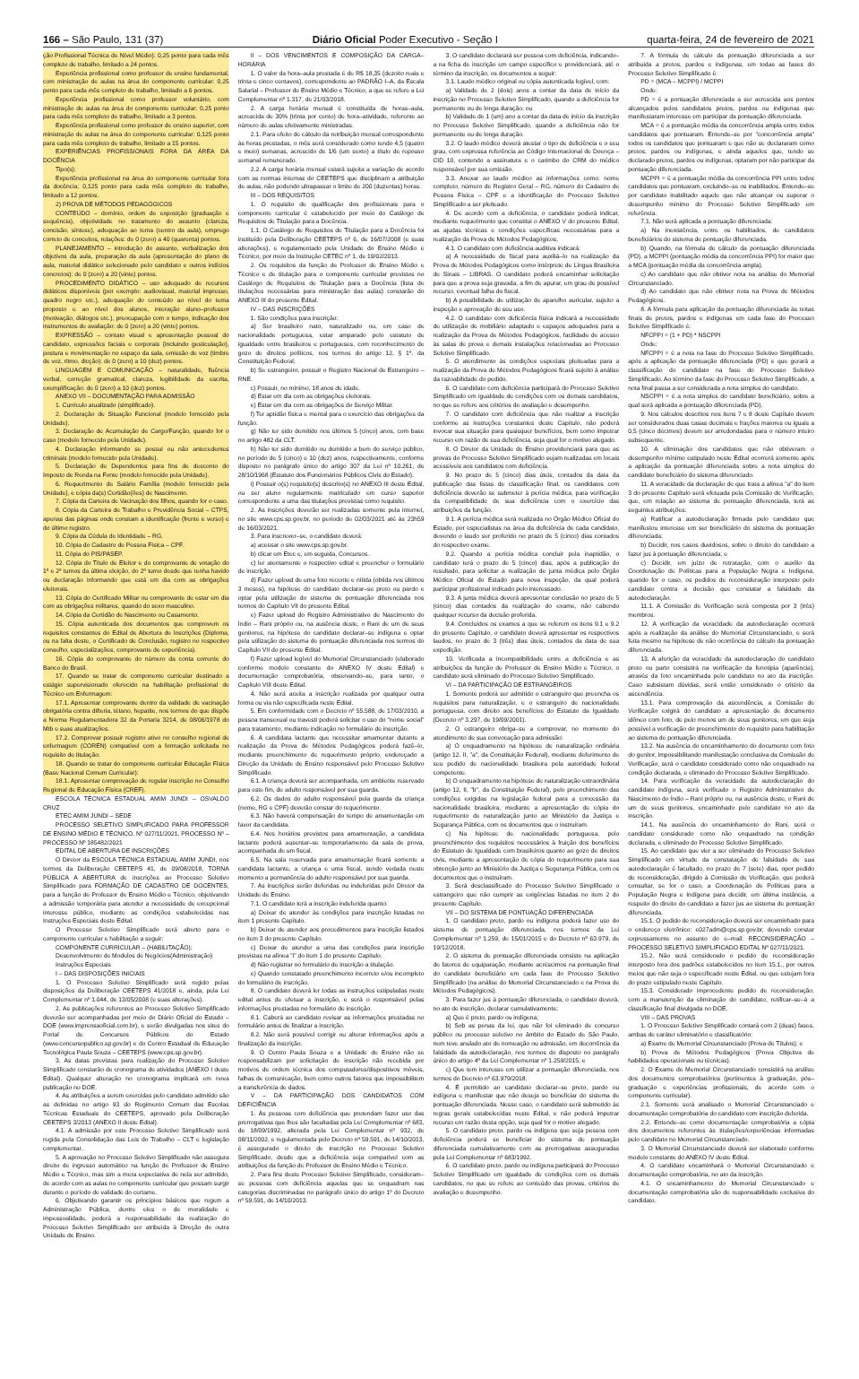166 – São Paulo, 131 (37) Diário Oficial Poder Executivo - Seção I quarta-feira, 24 de fevereiro de 2021
ção Profissional Técnica de Nível Médio): 0,25 ponto para cada mês completo de trabalho, limitado a 24 pontos.
Experiência profissional como professor de ensino fundamental, com ministração de aulas na área do componente curricular: 0,25 ponto para cada mês completo de trabalho, limitado a 6 pontos.
Experiência profissional como professor voluntário, com ministração de aulas na área do componente curricular: 0,25 ponto para cada mês completo de trabalho, limitado a 3 pontos.
Experiência profissional como professor de ensino superior, com ministração de aulas na área do componente curricular: 0,125 ponto para cada mês completo de trabalho, limitado a 15 pontos.
EXPERIÊNCIAS PROFISSIONAIS FORA DA ÁREA DA DOCÊNCIA
Tipo(s):
Experiência profissional na área do componente curricular fora da docência: 0,125 ponto para cada mês completo de trabalho, limitado a 12 pontos.
2) PROVA DE MÉTODOS PEDAGÓGICOS
CONTEÚDO – domínio, ordem de exposição (graduação e sequência), objetividade no tratamento do assunto (clareza, concisão, síntese), adequação ao tema (centro da aula), emprego correto de conceitos, relações: de 0 (zero) a 40 (quarenta) pontos.
PLANEJAMENTO – introdução do assunto, verbalização dos objetivos da aula, preparação da aula (apresentação do plano de aula, material didático selecionado pelo candidato e outros indícios concretos): de 0 (zero) a 20 (vinte) pontos.
PROCEDIMENTO DIDÁTICO – uso adequado de recursos didáticos disponíveis (por exemplo: audiovisual, material impresso, quadro negro etc.), adequação do conteúdo ao nível do tema proposto e ao nível dos alunos, interação aluno–professor (motivação, diálogos etc.), preocupação com o tempo, indicação dos instrumentos de avaliação: de 0 (zero) a 20 (vinte) pontos.
EXPRESSÃO – contato visual e apresentação pessoal do candidato, expressões faciais e corporais (incluindo gesticulação), postura e movimentação no espaço da sala, emissão de voz (timbre de voz, ritmo, dicção): de 0 (zero) a 10 (dez) pontos.
LINGUAGEM E COMUNICAÇÃO – naturalidade, fluência verbal, correção gramatical, clareza, legibilidade da escrita, exemplificação: de 0 (zero) a 10 (dez) pontos.
ANEXO VII – DOCUMENTAÇÃO PARA ADMISSÃO
1. Currículo atualizado (simplificado).
2. Declaração de Situação Funcional (modelo fornecido pela Unidade).
3. Declaração de Acumulação de Cargo/Função, quando for o caso (modelo fornecido pela Unidade).
4. Declaração informando se possui ou não antecedentes criminais (modelo fornecido pela Unidade).
5. Declaração de Dependentes para fins de desconto do Imposto de Renda na Fonte (modelo fornecido pela Unidade).
6. Requerimento de Salário Família (modelo fornecido pela Unidade), e cópia da(s) Certidão(ões) de Nascimento.
7. Cópia da Carteira de Vacinação dos filhos, quando for o caso.
8. Cópia da Carteira de Trabalho e Previdência Social – CTPS, apenas das páginas onde constam a identificação (frente e verso) e do último registro.
9. Cópia da Cédula de Identidade – RG.
10. Cópia do Cadastro de Pessoa Física – CPF.
11. Cópia do PIS/PASEP.
12. Cópia do Título de Eleitor e do comprovante de votação do 1º e 2º turnos da última eleição, do 2º turno desde que tenha havido ou declaração informando que está em dia com as obrigações eleitorais.
13. Cópia do Certificado Militar ou comprovante de estar em dia com as obrigações militares, quando do sexo masculino.
14. Cópia da Certidão de Nascimento ou Casamento.
15. Cópia autenticada dos documentos que comprovem os requisitos constantes do Edital de Abertura de Inscrições (Diploma, ou na falta deste, o Certificado de Conclusão, registro no respectivo conselho, especializações, comprovante de experiência).
16. Cópia do comprovante do número da conta corrente do Banco do Brasil.
17. Quando se tratar de componente curricular destinado a estágio supervisionado oferecido na habilitação profissional de Técnico em Enfermagem:
17.1. Apresentar comprovante dentro da validade de vacinação obrigatória contra difteria, tétano, hepatite, nos termos do que dispõe a Norma Regulamentadora 32 da Portaria 3214, de 08/06/1978 do Mtb e suas atualizações.
17.2. Comprovar possuir registro ativo no conselho regional de enfermagem (COREN) compatível com a formação solicitada no requisito de titulação.
18. Quando se tratar do componente curricular Educação Física (Base Nacional Comum Curricular):
18.1. Apresentar comprovação de regular inscrição no Conselho Regional de Educação Física (CREF).
ESCOLA TÉCNICA ESTADUAL AMIM JUNDI – OSVALDO CRUZ
ETEC AMIM JUNDI – SEDE
PROCESSO SELETIVO SIMPLIFICADO PARA PROFESSOR DE ENSINO MÉDIO E TÉCNICO, Nº 027/11/2021, PROCESSO Nº – PROCESSO Nº 185482/2021
EDITAL DE ABERTURA DE INSCRIÇÕES
O Diretor da ESCOLA TÉCNICA ESTADUAL AMIM JUNDI, nos termos da Deliberação CEETEPS 41, de 09/08/2018, TORNA PÚBLICA A ABERTURA de inscrições ao Processo Seletivo Simplificado para FORMAÇÃO DE CADASTRO DE DOCENTES, para a função de Professor de Ensino Médio e Técnico, objetivando a admissão temporária para atender a necessidade de excepcional interesse público, mediante as condições estabelecidas nas Instruções Especiais deste Edital.
O Processo Seletivo Simplificado será aberto para o componente curricular e habilitação a seguir:
COMPONENTE CURRICULAR – (HABILITAÇÃO):
Desenvolvimento de Modelos de Negócios(Administração)
Instruções Especiais
I – DAS DISPOSIÇÕES INICIAIS
1. O Processo Seletivo Simplificado será regido pelas disposições da Deliberação CEETEPS 41/2018 e, ainda, pela Lei Complementar nº 1.044, de 13/05/2008 (e suas alterações).
2. As publicações referentes ao Processo Seletivo Simplificado deverão ser acompanhadas por meio do Diário Oficial do Estado – DOE (www.imprensaoficial.com.br), e serão divulgadas nos sites do Portal de Concursos Públicos do Estado (www.concursopublico.sp.gov.br) e do Centro Estadual de Educação Tecnológica Paula Souza – CEETEPS (www.cps.sp.gov.br).
3. As datas previstas para realização do Processo Seletivo Simplificado constarão de cronograma de atividades (ANEXO I deste Edital). Qualquer alteração no cronograma implicará em nova publicação no DOE.
4. As atribuições a serem exercidas pelo candidato admitido são as definidas no artigo 93 do Regimento Comum das Escolas Técnicas Estaduais do CEETEPS, aprovado pela Deliberação CEETEPS 3/2013 (ANEXO II deste Edital).
4.1. A admissão por este Processo Seletivo Simplificado será regida pela Consolidação das Leis do Trabalho – CLT e legislação complementar.
5. A aprovação no Processo Seletivo Simplificado não assegura direito de ingresso automático na função de Professor de Ensino Médio e Técnico, mas sim a mera expectativa de nela ser admitido, de acordo com as aulas no componente curricular que possam surgir durante o período de validade do certame.
6. Objetivando garantir os princípios básicos que regem a Administração Pública, dentre eles o de moralidade e impessoalidade, poderá a responsabilidade da realização do Processo Seletivo Simplificado ser atribuída à Direção de outra Unidade de Ensino.
II – DOS VENCIMENTOS E COMPOSIÇÃO DA CARGA–HORÁRIA
1. O valor da hora–aula prestada é de R$ 18,35 (dezoito reais e trinta e cinco centavos), correspondente ao PADRÃO I–A, da Escala Salarial – Professor de Ensino Médio e Técnico, a que se refere a Lei Complementar nº 1.317, de 21/03/2018.
2. A carga horária mensal é constituída de horas–aula, acrescida de 30% (trinta por cento) de hora–atividade, referente ao número de aulas efetivamente ministradas.
2.1. Para efeito de cálculo da retribuição mensal correspondente às horas prestadas, o mês será considerado como tendo 4,5 (quatro e meio) semanas, acrescido de 1/6 (um sexto) a título de repouso semanal remunerado.
2.2. A carga horária mensal estará sujeita a variação de acordo com as normas internas do CEETEPS que disciplinam a atribuição de aulas, não podendo ultrapassar o limite de 200 (duzentas) horas.
III – DOS REQUISITOS
1. O requisito de qualificação dos profissionais para o componente curricular é estabelecido por meio do Catálogo de Requisitos de Titulação para a Docência.
1.1. O Catálogo de Requisitos de Titulação para a Docência foi instituído pela Deliberação CEETEPS nº 6, de 16/07/2008 (e suas alterações), e regulamentado pela Unidade do Ensino Médio e Técnico, por meio da Instrução CETEC nº 1, de 19/02/2013.
2. Os requisitos da função de Professor de Ensino Médio e Técnico e de titulação para o componente curricular previstos no Catálogo de Requisitos de Titulação para a Docência (lista de titulações necessárias para ministração das aulas) constarão do ANEXO III do presente Edital.
IV – DAS INSCRIÇÕES
1. São condições para inscrição:
a) Ser brasileiro nato, naturalizado ou, em caso de nacionalidade portuguesa, estar amparado pelo estatuto de igualdade entre brasileiros e portugueses, com reconhecimento de gozo de direitos políticos, nos termos do artigo 12, § 1º, da Constituição Federal;
b) Se estrangeiro, possuir o Registro Nacional de Estrangeiro – RNE.
c) Possuir, no mínimo, 18 anos de idade.
d) Estar em dia com as obrigações eleitorais.
e) Estar em dia com as obrigações do Serviço Militar.
f) Ter aptidão física e mental para o exercício das obrigações da função.
g) Não ter sido demitido nos últimos 5 (cinco) anos, com base no artigo 482 da CLT.
h) Não ter sido demitido ou demitido a bem do serviço público, no período de 5 (cinco) e 10 (dez) anos, respectivamente, conforme disposto no parágrafo único do artigo 307 da Lei nº 10.261, de 28/10/1968 (Estatuto dos Funcionários Públicos Civis do Estado).
i) Possuir o(s) requisito(s) descrito(s) no ANEXO III deste Edital, ou ser aluno regularmente matriculado em curso superior correspondente a uma das titulações previstas como requisito.
2. As inscrições deverão ser realizadas somente pela internet, no site www.cps.sp.gov.br, no período de 02/03/2021 até às 23h59 de 16/03/2021.
3. Para inscrever–se, o candidato deverá:
a) acessar o site www.cps.sp.gov.br.
b) clicar em Etec e, em seguida, Concursos.
c) ler atentamente o respectivo edital e preencher o formulário de inscrição.
d) Fazer upload de uma foto recente e nítida (obtida nos últimos 3 meses), na hipótese do candidato declarar–se preto ou pardo e optar pela utilização do sistema de pontuação diferenciada nos termos do Capítulo VII do presente Edital.
e) Fazer upload do Registro Administrativo de Nascimento do Índio – Rani próprio ou, na ausência deste, o Rani de um de seus genitores, na hipótese do candidato declarar–se indígena e optar pela utilização do sistema de pontuação diferenciada nos termos do Capítulo VII do presente Edital.
f) Fazer upload legível do Memorial Circunstanciado (elaborado conforme modelo constante do ANEXO IV deste Edital) e documentação comprobatória, observando–se, para tanto, o Capítulo VIII deste Edital.
4. Não será aceita a inscrição realizada por qualquer outra forma ou via não especificada neste Edital.
5. Em conformidade com o Decreto nº 55.588, de 17/03/2010, a pessoa transexual ou travesti poderá solicitar o uso do "nome social" para tratamento, mediante indicação no formulário de inscrição.
6. A candidata lactante que necessitar amamentar durante a realização da Prova de Métodos Pedagógicos poderá fazê–lo, mediante preenchimento de requerimento próprio, endereçado a Direção da Unidade de Ensino responsável pelo Processo Seletivo Simplificado.
6.1. A criança deverá ser acompanhada, em ambiente reservado para este fim, de adulto responsável por sua guarda.
6.2. Os dados do adulto responsável pela guarda da criança (nome, RG e CPF) deverão constar do requerimento.
6.3. Não haverá compensação do tempo de amamentação em favor da candidata.
6.4. Nos horários previstos para amamentação, a candidata lactante poderá ausentar–se temporariamente da sala de prova, acompanhada de um fiscal.
6.5. Na sala reservada para amamentação ficará somente a candidata lactante, a criança e uma fiscal, sendo vedada neste momento a permanência do adulto responsável por sua guarda.
7. As inscrições serão deferidas ou indeferidas pelo Diretor da Unidade de Ensino.
7.1. O candidato terá a inscrição indeferida quanto:
a) Deixar de atender às condições para inscrição listadas no item 1 presente Capítulo.
b) Deixar de atender aos procedimentos para inscrição listados no item 3 do presente Capítulo.
c) Deixar de atender a uma das condições para inscrição previstas na alínea "i" do item 1 do presente Capítulo.
d) Não registrar no formulário de inscrição a titulação.
e) Quando constatado preenchimento incorreto e/ou incompleto do formulário de inscrição.
8. O candidato deverá ler todas as instruções estipuladas neste edital antes de efetuar a inscrição, e será o responsável pelas informações prestadas no formulário de inscrição.
8.1. Caberá ao candidato revisar as informações prestadas no formulário antes de finalizar a inscrição.
8.2. Não será possível corrigir ou alterar informações após a finalização da inscrição.
9. O Centro Paula Souza e a Unidade de Ensino não se responsabilizam por solicitação de inscrição não recebida por motivos de ordem técnica dos computadores/dispositivos móveis, falhas de comunicação, bem como outros fatores que impossibilitem a transferência de dados.
V – DA PARTICIPAÇÃO DOS CANDIDATOS COM DEFICIÊNCIA
1. Às pessoas com deficiência que pretendam fazer uso das prerrogativas que lhes são facultadas pela Lei Complementar nº 683, de 18/09/1992, alterada pela Lei Complementar nº 932, de 08/11/2002, e regulamentada pelo Decreto nº 59.591, de 14/10/2013, é assegurado o direito de inscrição no Processo Seletivo Simplificado, desde que a deficiência seja compatível com as atribuições da função de Professor de Ensino Médio e Técnico.
2. Para fins deste Processo Seletivo Simplificado, consideram–se pessoas com deficiência aquelas que se enquadram nas categorias discriminadas no parágrafo único do artigo 1º do Decreto nº 59.591, de 14/10/2013.
3. O candidato declarará ser pessoa com deficiência, indicando–a na ficha de inscrição em campo específico e providenciará, até o término da inscrição, os documentos a seguir:
3.1. Laudo médico original ou cópia autenticada legível, com:
a) Validade de 2 (dois) anos a contar da data de início da inscrição no Processo Seletivo Simplificado, quando a deficiência for permanente ou de longa duração; ou
b) Validade de 1 (um) ano a contar da data de início da inscrição no Processo Seletivo Simplificado, quando a deficiência não for permanente ou de longa duração.
3.2. O laudo médico deverá atestar o tipo de deficiência e o seu grau, com expressa referência ao Código Internacional de Doença – CID 10, contendo a assinatura e o carimbo do CRM do médico responsável por sua emissão.
3.3. Anexar ao laudo médico as informações como: nome completo, número de Registro Geral – RG, número do Cadastro de Pessoa Física – CPF e a identificação do Processo Seletivo Simplificado a ser pleiteado.
4. De acordo com a deficiência, o candidato poderá indicar, mediante requerimento que constitui o ANEXO V do presente Edital, as ajudas técnicas e condições específicas necessárias para a realização da Prova de Métodos Pedagógicos.
4.1. O candidato com deficiência auditiva indicará:
a) A necessidade de fiscal para auxiliá–lo na realização da Prova de Métodos Pedagógicos como intérprete de Língua Brasileira de Sinais – LIBRAS. O candidato poderá encaminhar solicitação para que a prova seja gravada, a fim de apurar, em grau de possível recurso, eventual falha do fiscal.
b) A possibilidade de utilização de aparelho auricular, sujeito a inspeção e aprovação de seu uso.
4.2. O candidato com deficiência física indicará a necessidade de utilização de mobiliário adaptado e espaços adequados para a realização da Prova de Métodos Pedagógicos, facilidade de acesso às salas de prova e demais instalações relacionadas ao Processo Seletivo Simplificado.
5. O atendimento às condições especiais pleiteadas para a realização da Prova de Métodos Pedagógicos ficará sujeito à análise da razoabilidade do pedido.
6. O candidato com deficiência participará do Processo Seletivo Simplificado em igualdade de condições com os demais candidatos, no que se refere aos critérios de avaliação e desempenho.
7. O candidato com deficiência que não realizar a inscrição conforme as instruções constantes deste Capítulo, não poderá invocar sua situação para quaisquer benefícios, bem como impetrar recurso em razão de sua deficiência, seja qual for o motivo alegado.
8. O Diretor da Unidade de Ensino providenciará para que as provas do Processo Seletivo Simplificado sejam realizadas em locais acessíveis aos candidatos com deficiência.
9. No prazo de 5 (cinco) dias úteis, contados da data da publicação das listas de classificação final, os candidatos com deficiência deverão se submeter à perícia médica, para verificação da compatibilidade de sua deficiência com o exercício das atribuições da função.
9.1. A perícia médica será realizada no Órgão Médico Oficial do Estado, por especialistas na área da deficiência de cada candidato, devendo o laudo ser proferido no prazo de 5 (cinco) dias contados do respectivo exame.
9.2. Quando a perícia médica concluir pela inaptidão, o candidato terá o prazo de 5 (cinco) dias, após a publicação do resultado, para solicitar a realização de junta médica pelo Órgão Médico Oficial do Estado para nova inspeção, da qual poderá participar profissional indicado pelo interessado.
9.3. A junta médica deverá apresentar conclusão no prazo de 5 (cinco) dias contados da realização do exame, não cabendo qualquer recurso da decisão proferida.
9.4. Concluídos os exames a que se referem os itens 9.1 e 9.2 do presente Capítulo, o candidato deverá apresentar os respectivos laudos, no prazo de 3 (três) dias úteis, contados da data de sua expedição.
10. Verificada a incompatibilidade entre a deficiência e as atribuições da função de Professor de Ensino Médio e Técnico, o candidato será eliminado do Processo Seletivo Simplificado.
VI – DA PARTICIPAÇÃO DE ESTRANGEIROS
1. Somente poderá ser admitido o estrangeiro que preencha os requisitos para naturalização, e o estrangeiro de nacionalidade portuguesa, com direito aos benefícios do Estatuto da Igualdade (Decreto nº 3.297, de 19/09/2001).
2. O estrangeiro obriga–se a comprovar, no momento do atendimento de sua convocação para admissão:
a) O enquadramento na hipótese de naturalização ordinária (artigo 12, II, "a", da Constituição Federal), mediante deferimento de seu pedido de nacionalidade brasileira pela autoridade federal competente.
b) O enquadramento na hipótese de naturalização extraordinária (artigo 12, II, "b", da Constituição Federal), pelo preenchimento das condições exigidas na legislação federal para a concessão da nacionalidade brasileira, mediante a apresentação de cópia do requerimento de naturalização junto ao Ministério da Justiça e Segurança Pública, com os documentos que o instruíram.
c) Na hipótese de nacionalidade portuguesa, pelo preenchimento dos requisitos necessários à fruição dos benefícios do Estatuto de Igualdade com brasileiros quanto ao gozo de direitos civis, mediante a apresentação de cópia do requerimento para sua obtenção junto ao Ministério da Justiça e Segurança Pública, com os documentos que o instruíram.
3. Será desclassificado do Processo Seletivo Simplificado o estrangeiro que não cumprir as exigências listadas no item 2 do presente Capítulo.
VII – DO SISTEMA DE PONTUAÇÃO DIFERENCIADA
1. O candidato preto, pardo ou indígena poderá fazer uso do sistema de pontuação diferenciada, nos termos da Lei Complementar nº 1.259, de 15/01/2015 e do Decreto nº 63.979, de 19/12/2018.
2. O sistema de pontuação diferenciada consiste na aplicação de fatores de equiparação, mediante acréscimos na pontuação final do candidato beneficiário em cada fase do Processo Seletivo Simplificado (na análise do Memorial Circunstanciado e na Prova de Métodos Pedagógicos).
3. Para fazer jus à pontuação diferenciada, o candidato deverá, no ato de inscrição, declarar cumulativamente:
a) Que é preto, pardo ou indígena;
b) Sob as penas da lei, que não foi eliminado de concurso público ou processo seletivo no âmbito do Estado de São Paulo, nem teve anulado ato de nomeação ou admissão, em decorrência da falsidade da autodeclaração, nos termos do disposto no parágrafo único do artigo 4º da Lei Complementar nº 1.259/2015; e
c) Que tem interesse em utilizar a pontuação diferenciada, nos termos do Decreto nº 63.979/2018.
4. É permitido ao candidato declarar–se preto, pardo ou indígena e manifestar que não deseja se beneficiar do sistema de pontuação diferenciada. Nesse caso, o candidato será submetido às regras gerais estabelecidas neste Edital, e não poderá impetrar recurso em razão desta opção, seja qual for o motivo alegado.
5. O candidato preto, pardo ou indígena que seja pessoa com deficiência poderá se beneficiar do sistema de pontuação diferenciada cumulativamente com as prerrogativas asseguradas pela Lei Complementar nº 683/1992.
6. O candidato preto, pardo ou indígena participará do Processo Seletivo Simplificado em igualdade de condições com os demais candidatos, no que se refere ao conteúdo das provas, critérios de avaliação e desempenho.
7. A fórmula de cálculo da pontuação diferenciada a ser atribuída a pretos, pardos e indígenas, em todas as fases do Processo Seletivo Simplificado é:
PD = (MCA – MCPPI) / MCPPI
Onde:
PD = é a pontuação diferenciada a ser acrescida aos pontos alcançados pelos candidatos pretos, pardos ou indígenas que manifestaram interesse em participar da pontuação diferenciada.
MCA = é a pontuação média da concorrência ampla entre todos candidatos que pontuaram. Entende–se por "concorrência ampla" todos os candidatos que pontuaram e que não se declararam como pretos, pardos ou indígenas, e ainda aqueles que, tendo se declarado pretos, pardos ou indígenas, optaram por não participar da pontuação diferenciada.
MCPPI = é a pontuação média da concorrência PPI entre todos candidatos que pontuaram, excluindo–se os inabilitados. Entende–se por candidato inabilitado aquele que não alcançar ou superar o desempenho mínimo do Processo Seletivo Simplificado em referência.
7.1. Não será aplicada a pontuação diferenciada:
a) Na inexistência, entre os habilitados, de candidatos beneficiários do sistema de pontuação diferenciada.
b) Quando, na fórmula de cálculo da pontuação diferenciada (PD), a MCPPI (pontuação média da concorrência PPI) for maior que a MCA (pontuação média da concorrência ampla).
c) Ao candidato que não obtiver nota na análise do Memorial Circunstanciado.
d) Ao candidato que não obtiver nota na Prova de Métodos Pedagógicos.
8. A fórmula para aplicação da pontuação diferenciada às notas finais de pretos, pardos e indígenas em cada fase do Processo Seletivo Simplificado é:
NFCPPI = (1 + PD) * NSCPPI
Onde:
NFCPPI = é a nota na fase do Processo Seletivo Simplificado, após a aplicação da pontuação diferenciada (PD) e que gerará a classificação do candidato na fase do Processo Seletivo Simplificado. Ao término da fase do Processo Seletivo Simplificado, a nota final passa a ser considerada a nota simples do candidato.
NSCPPI = é a nota simples do candidato beneficiário, sobre a qual será aplicada a pontuação diferenciada (PD).
9. Nos cálculos descritos nos itens 7 e 8 deste Capítulo devem ser considerados duas casas decimais e frações maiores ou iguais a 0,5 (cinco décimos) devem ser arredondadas para o número inteiro subsequente.
10. A eliminação dos candidatos que não obtiveram o desempenho mínimo estipulado neste Edital ocorrerá somente após a aplicação da pontuação diferenciada sobre a nota simples do candidato beneficiário do sistema diferenciado.
11. A veracidade da declaração de que trata a alínea "a" do item 3 do presente Capítulo será efetuada pela Comissão de Verificação, que, em relação ao sistema de pontuação diferenciada, terá as seguintes atribuições:
a) Ratificar a autodeclaração firmada pelo candidato que manifestou interesse em ser beneficiário do sistema de pontuação diferenciada;
b) Decidir, nos casos duvidosos, sobre o direito do candidato a fazer jus à pontuação diferenciada; e
c) Decidir, em juízo de retratação, com o auxílio da Coordenação de Políticas para a População Negra e Indígena, quando for o caso, os pedidos de reconsideração interposto pelo candidato contra a decisão que constatar a falsidade da autodeclaração.
11.1. A Comissão de Verificação será composta por 3 (três) membros.
12. A verificação da veracidade da autodeclaração ocorrerá após a realização da análise do Memorial Circunstanciado, e será feita mesmo na hipótese de não ocorrência do cálculo da pontuação diferenciada.
13. A aferição da veracidade da autodeclaração do candidato preto ou parto consistirá na verificação da fenotipia (aparência), através da foto encaminhada pelo candidato no ato da inscrição. Caso subsistam dúvidas, será então considerado o critério da ascendência.
13.1. Para comprovação da ascendência, a Comissão de Verificação exigirá do candidato a apresentação de documento idôneo com foto, de pelo menos um de seus genitores, em que seja possível a verificação do preenchimento do requisito para habilitação ao sistema de pontuação diferenciada.
13.2. Na ausência do encaminhamento do documento com foto do genitor, impossibilitando manifestação conclusiva da Comissão de Verificação, será o candidato considerado como não enquadrado na condição declarada, e eliminado do Processo Seletivo Simplificado.
14. Para verificação da veracidade da autodeclaração do candidato indígena, será verificado o Registro Administrativo de Nascimento do Índio – Rani próprio ou, na ausência deste, o Rani de um de seus genitores, encaminhado pelo candidato no ato da inscrição.
14.1. Na ausência do encaminhamento do Rani, será o candidato considerado como não enquadrado na condição declarada, e eliminado do Processo Seletivo Simplificado.
15. Ao candidato que vier a ser eliminado do Processo Seletivo Simplificado em virtude da constatação de falsidade de sua autodeclaração é facultado, no prazo de 7 (sete) dias, opor pedido de reconsideração, dirigido à Comissão de Verificação, que poderá consultar, se for o caso, a Coordenação de Políticas para a População Negra e Indígena para decidir, em última instância, a respeito do direito do candidato a fazer jus ao sistema de pontuação diferenciada.
15.1. O pedido de reconsideração deverá ser encaminhado para o endereço eletrônico: e027adm@cps.sp.gov.br, devendo constar expressamente no assunto do e–mail: RECONSIDERAÇÃO – PROCESSO SELETIVO SIMPLIFICADO EDITAL Nº 027/11/2021.
15.2. Não será considerado o pedido de reconsideração interposto fora dos padrões estabelecidos no item 15.1., por outros meios que não seja o especificado neste Edital, ou que estejam fora do prazo estipulado neste Capítulo.
15.3. Considerado improcedente pedido de reconsideração, com a manutenção da eliminação do candidato, retificar–se–á a classificação final divulgada no DOE.
VIII – DAS PROVAS
1. O Processo Seletivo Simplificado contará com 2 (duas) fases, ambas de caráter eliminatório e classificatório:
a) Exame de Memorial Circunstanciado (Prova de Títulos); e
b) Prova de Métodos Pedagógicos (Prova Objetiva de habilidades operacionais ou técnicas).
2. O Exame de Memorial Circunstanciado consistirá na análise dos documentos comprobatórios (pertinentes à graduação, pós–graduação e experiências profissionais, de acordo com o componente curricular).
2.1. Somente será analisado o Memorial Circunstanciado e documentação comprobatória do candidato com inscrição deferida.
2.2. Entende–se como documentação comprobatória a cópia dos documentos referentes às titulações/experiências informadas pelo candidato no Memorial Circunstanciado.
3. O Memorial Circunstanciado deverá ser elaborado conforme modelo constante do ANEXO IV deste Edital.
4. O candidato encaminhará o Memorial Circunstanciado e documentação comprobatória, no ato da inscrição.
4.1. O encaminhamento do Memorial Circunstanciado e documentação comprobatória são de responsabilidade exclusiva do candidato.